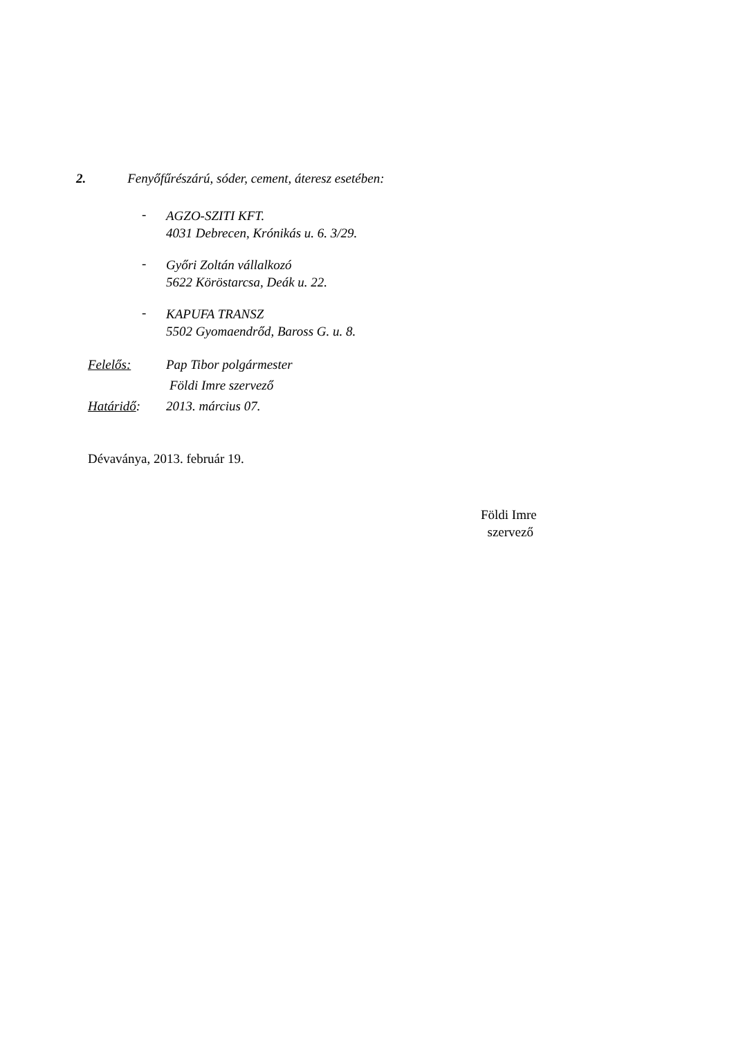2. Fenyőfűrészárú, sóder, cement, áteresz esetében:
-
AGZO-SZITI KFT.
4031 Debrecen, Krónikás u. 6. 3/29.
-
Győri Zoltán vállalkozó
5622 Köröstarcsa, Deák u. 22.
-
KAPUFA TRANSZ
5502 Gyomaendrőd, Baross G. u. 8.
Felelős: Pap Tibor polgármester
Földi Imre szervező
Határidő: 2013. március 07.
Dévaványa, 2013. február 19.
Földi Imre
szervező